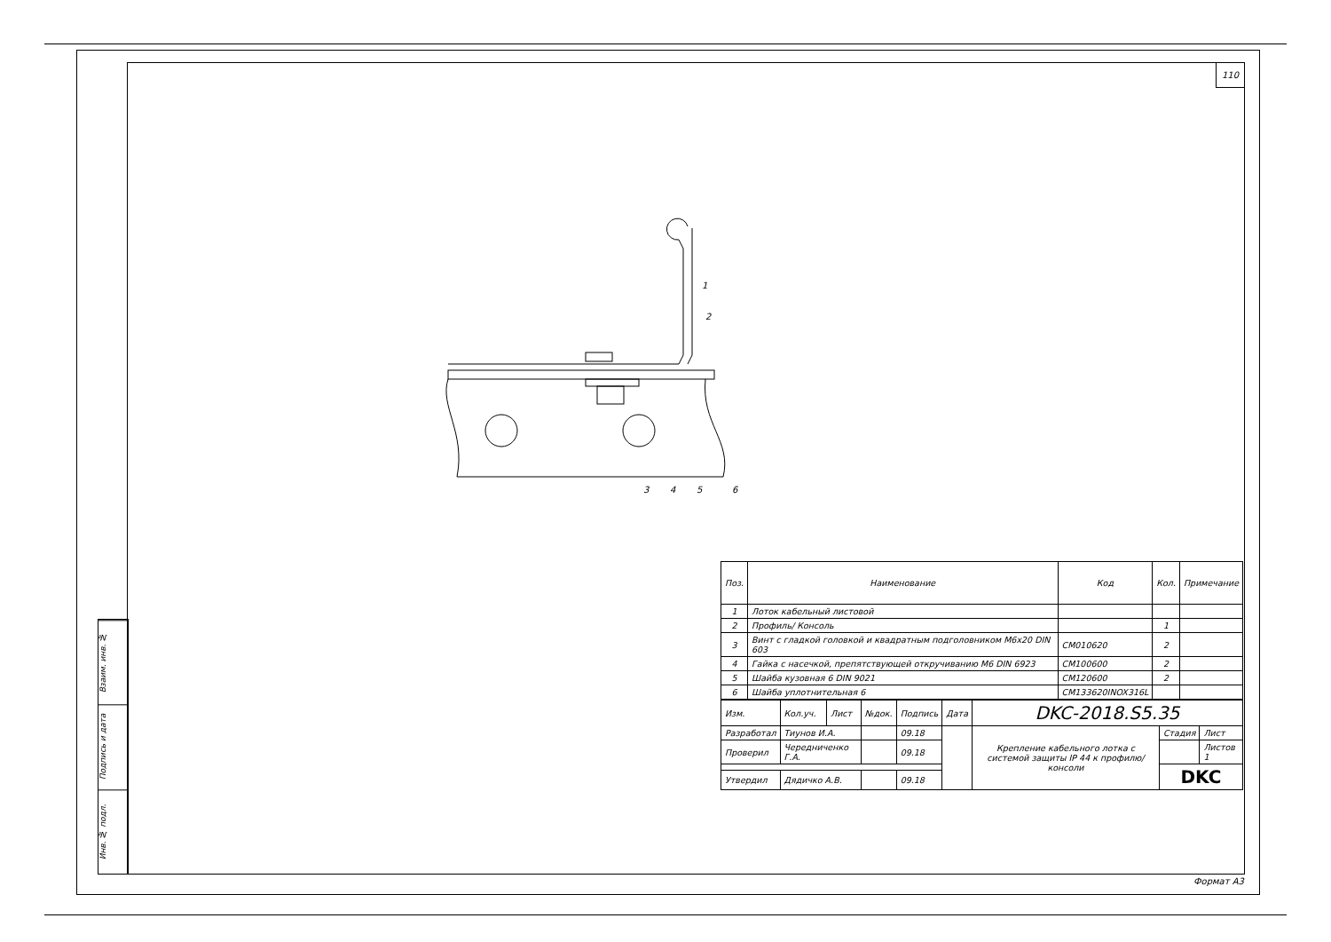110
Взаим. инв. №
Подпись и дата
Инв. № подл.
1
2
3
4
5
6
| Поз. | Наименование | Код | Кол. | Примечание |
| --- | --- | --- | --- | --- |
| 1 | Лоток кабельный листовой | | | |
| 2 | Профиль/ Консоль | | 1 | |
| 3 | Винт с гладкой головкой и квадратным подголовником M6x20 DIN 603 | CM010620 | 2 | |
| 4 | Гайка с насечкой, препятствующей откручиванию M6 DIN 6923 | CM100600 | 2 | |
| 5 | Шайба кузовная 6 DIN 9021 | CM120600 | 2 | |
| 6 | Шайба уплотнительная 6 | CM133620INOX316L | | |
| Изм. | Кол.уч. | Лист | №док. | Подпись | Дата | DKC-2018.S5.35 | | |
| Разработал | Тиунов И.А. | | | 09.18 | | Крепление кабельного лотка с системой защиты IP 44 к профилю/консоли | Стадия | Лист |
| Проверил | Чередниченко Г.А. | | | 09.18 | | | | Листов 1 |
| | | | | | | | DKC | |
| Утвердил | Дядичко А.В. | | | 09.18 | | | | |
Формат А3